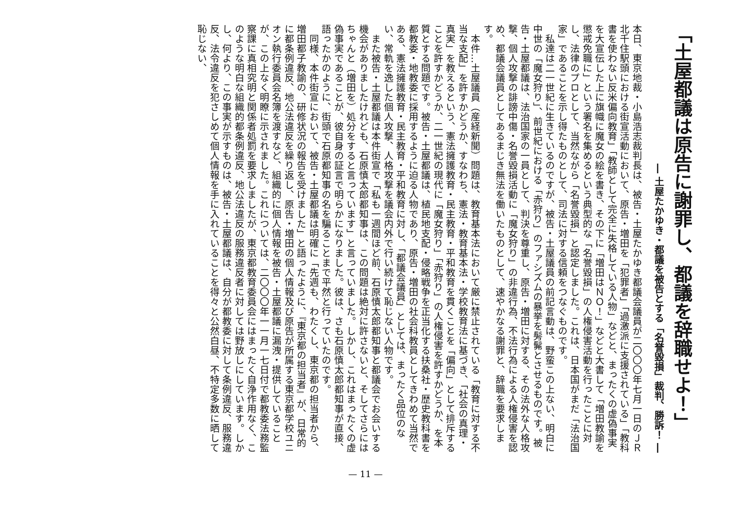「土屋都議は原告に謝罪し、都議を辞職せよ！」
― 土屋たかゆき・都議を被告とする「名誉毀損」裁判、勝訴！ ―
本日、東京地裁・小島浩志裁判長は、被告・土屋たかゆき都議会議員が二〇〇〇年七月一日のＪＲ北千住駅頭における街宣活動において、原告・増田を「犯罪者」「過激派に支援されている」「教科書を使わない反米偏向教育」「教師として完全に失格している人物」などと、まったくの虚偽事実を大宣伝した上に旗幟に魔女の絵を書き、その下に「増田はＮＯ！」などと大書して「増田教諭を懲戒免職に」という署名を集めるという典型的な「名誉毀損」の人権侵害活動を行ったことに対し、法律のプロとして、当然ながら「名誉毀損」と認定しました。これは、日本国がまだ「法治国家」であることを示し得たものとして、司法に対する信頼をつなぐものです。
私達は二一世紀に生きているのですが、被告・土屋議員の前記言動は、野蛮この上ない、明白に中世の「魔女狩り」、前世紀における「赤狩り」のファシズムの暴挙を髣髴とさせるものです。被告・土屋都議は、法治国家の一員として、判決を尊重し、原告・増田に対する、その法外な人格攻撃、個人攻撃の誹謗中傷・名誉毀損活動に「魔女狩り」の非違行為、不法行為による人権侵害を認め、都議会議員としてあるまじき無法を働いたものとして、速やかなる謝罪と、辞職を要求します。
本件…土屋議員（産経新聞）問題は、教育基本法において厳に禁止されている「教育に対する不当な支配」を許すかどうか、すなわち、憲法・教育基本法・学校教育法に基づき、「社会の真理・真実」を教えるという、憲法擁護教育・民主教育・平和教育を貫くことを「偏向」として排斥することを許すかどうか、二一世紀の現代に「魔女狩り」「赤狩り」の人権侵害を許すかどうか、を本質とする問題です。被告・土屋都議は、植民地支配・侵略戦争を正当化する扶桑社・歴史教科書を都教委・地教委に採用するように迫る人物であり、原告・増田の社会科教員としてきわめて当然である、憲法擁護教育・民主教育・平和教育に対し、「都議会議員」としては、まったく品位のない、常軌を逸した個人攻撃、人格攻撃を議会内外で行い続けて恥じない人物です。
また被告・土屋都議は本件街宣で「私も一週間ほど前、石原慎太郎都知事と都議会でお会いする機会がありましたけれども、石原慎太郎都知事は、この問題は絶対に許さないと、そしてさらにはちゃんと（増田を）処分をすると言っています」と言っていました。しかし、これはまったくの虚偽事実であることが、彼自身の証言で明らかになりました。彼は、さも石原慎太郎都知事が直接、語ったかのように、街頭で石原都知事の名を騙ることまで平然と行っていたのです。
同様、本件街宣において、被告・土屋都議は明確に「先週も、わたくし、東京都の担当者から、増田都子教諭の、研修状況の報告を受けました」と語ったように、『東京都の担当者』が、日常的に都条例違反、地公法違反を繰り返し、原告・増田の個人情報及び原告が所属する東京都学校ユニオン執行委員会名簿を渡すなど、組織的に個人情報を被告・土屋都議に漏洩・提供していることが、この上なく明瞭に示されました。これについては、二〇〇〇年一一月一七日付で都教委法務監察課に真相究明と関係者処罰を要求しましたが、東京都教育委員会にはまったく自浄作用なく、このような明白な組織的都条例違反、地公法違反の服務違反者に対しては野放しにしています。しかし、何より、この事実が示すものは、被告・土屋都議は、自分が都教委に対して条例違反、服務違反、法令違反を犯さしめて個人情報を手に入れていることを得々と公然白昼、不特定多数に晒して恥じない、
— 11 —